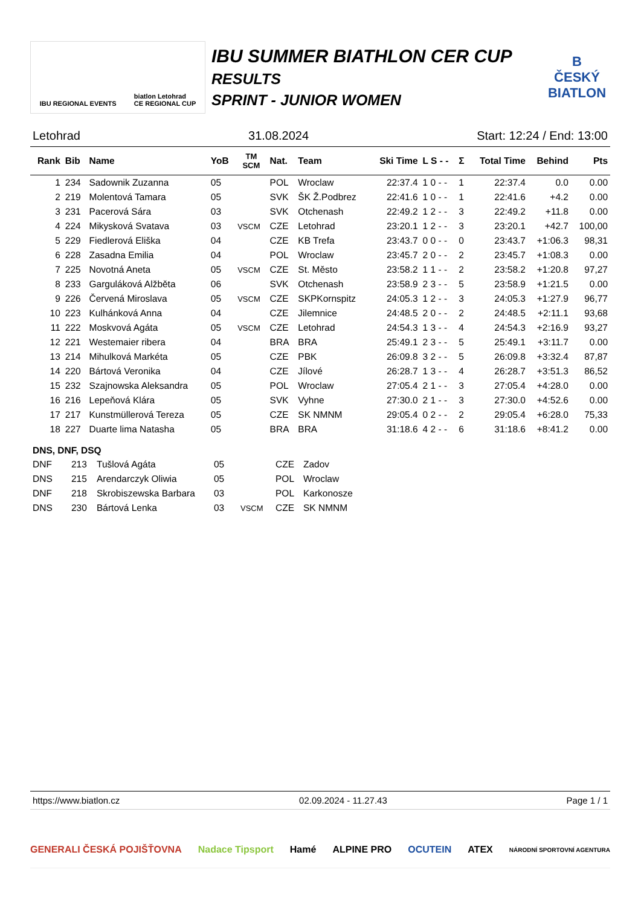IBU REGIONAL EVENTS biatlon Letohrad
CE REGIONAL CUP
IBU SUMMER BIATHLON CER CUP
RESULTS
SPRINT - JUNIOR WOMEN
B
ČESKÝ
BIATLON
Letohrad 31.08.2024 Start: 12:24 / End: 13:00
| Rank | Bib | Name | YoB | TM SCM | Nat. | Team | Ski Time | L S - - | Σ | Total Time | Behind | Pts |
| --- | --- | --- | --- | --- | --- | --- | --- | --- | --- | --- | --- | --- |
| 1 | 234 | Sadownik Zuzanna | 05 | | POL | Wroclaw | 22:37.4 | 1 0 - - | 1 | 22:37.4 | 0.0 | 0.00 |
| 2 | 219 | Molentová Tamara | 05 | | SVK | ŠK Ž.Podbrez | 22:41.6 | 1 0 - - | 1 | 22:41.6 | +4.2 | 0.00 |
| 3 | 231 | Pacerová Sára | 03 | | SVK | Otchenash | 22:49.2 | 1 2 - - | 3 | 22:49.2 | +11.8 | 0.00 |
| 4 | 224 | Mikysková Svatava | 03 | VSCM | CZE | Letohrad | 23:20.1 | 1 2 - - | 3 | 23:20.1 | +42.7 | 100,00 |
| 5 | 229 | Fiedlerová Eliška | 04 | | CZE | KB Trefa | 23:43.7 | 0 0 - - | 0 | 23:43.7 | +1:06.3 | 98,31 |
| 6 | 228 | Zasadna Emilia | 04 | | POL | Wroclaw | 23:45.7 | 2 0 - - | 2 | 23:45.7 | +1:08.3 | 0.00 |
| 7 | 225 | Novotná Aneta | 05 | VSCM | CZE | St. Město | 23:58.2 | 1 1 - - | 2 | 23:58.2 | +1:20.8 | 97,27 |
| 8 | 233 | Garguláková Alžběta | 06 | | SVK | Otchenash | 23:58.9 | 2 3 - - | 5 | 23:58.9 | +1:21.5 | 0.00 |
| 9 | 226 | Červená Miroslava | 05 | VSCM | CZE | SKPKornspitz | 24:05.3 | 1 2 - - | 3 | 24:05.3 | +1:27.9 | 96,77 |
| 10 | 223 | Kulhánková Anna | 04 | | CZE | Jilemnice | 24:48.5 | 2 0 - - | 2 | 24:48.5 | +2:11.1 | 93,68 |
| 11 | 222 | Moskvová Agáta | 05 | VSCM | CZE | Letohrad | 24:54.3 | 1 3 - - | 4 | 24:54.3 | +2:16.9 | 93,27 |
| 12 | 221 | Westemaier ribera | 04 | | BRA | BRA | 25:49.1 | 2 3 - - | 5 | 25:49.1 | +3:11.7 | 0.00 |
| 13 | 214 | Mihulková Markéta | 05 | | CZE | PBK | 26:09.8 | 3 2 - - | 5 | 26:09.8 | +3:32.4 | 87,87 |
| 14 | 220 | Bártová Veronika | 04 | | CZE | Jílové | 26:28.7 | 1 3 - - | 4 | 26:28.7 | +3:51.3 | 86,52 |
| 15 | 232 | Szajnowska Aleksandra | 05 | | POL | Wroclaw | 27:05.4 | 2 1 - - | 3 | 27:05.4 | +4:28.0 | 0.00 |
| 16 | 216 | Lepeňová Klára | 05 | | SVK | Vyhne | 27:30.0 | 2 1 - - | 3 | 27:30.0 | +4:52.6 | 0.00 |
| 17 | 217 | Kunstmüllerová Tereza | 05 | | CZE | SK NMNM | 29:05.4 | 0 2 - - | 2 | 29:05.4 | +6:28.0 | 75,33 |
| 18 | 227 | Duarte lima Natasha | 05 | | BRA | BRA | 31:18.6 | 4 2 - - | 6 | 31:18.6 | +8:41.2 | 0.00 |
DNS, DNF, DSQ
| DNF | 213 | Tušlová Agáta | 05 | | CZE | Zadov |
| DNS | 215 | Arendarczyk Oliwia | 05 | | POL | Wroclaw |
| DNF | 218 | Skrobiszewska Barbara | 03 | | POL | Karkonosze |
| DNS | 230 | Bártová Lenka | 03 | VSCM | CZE | SK NMNM |
https://www.biatlon.cz 02.09.2024 - 11.27.43 Page 1 / 1
GENERALI ČESKÁ POJIŠŤOVNA Nadace Tipsport Hamé ALPINE PRO OCUTEIN ATEX NÁRODNÍ SPORTOVNÍ AGENTURA